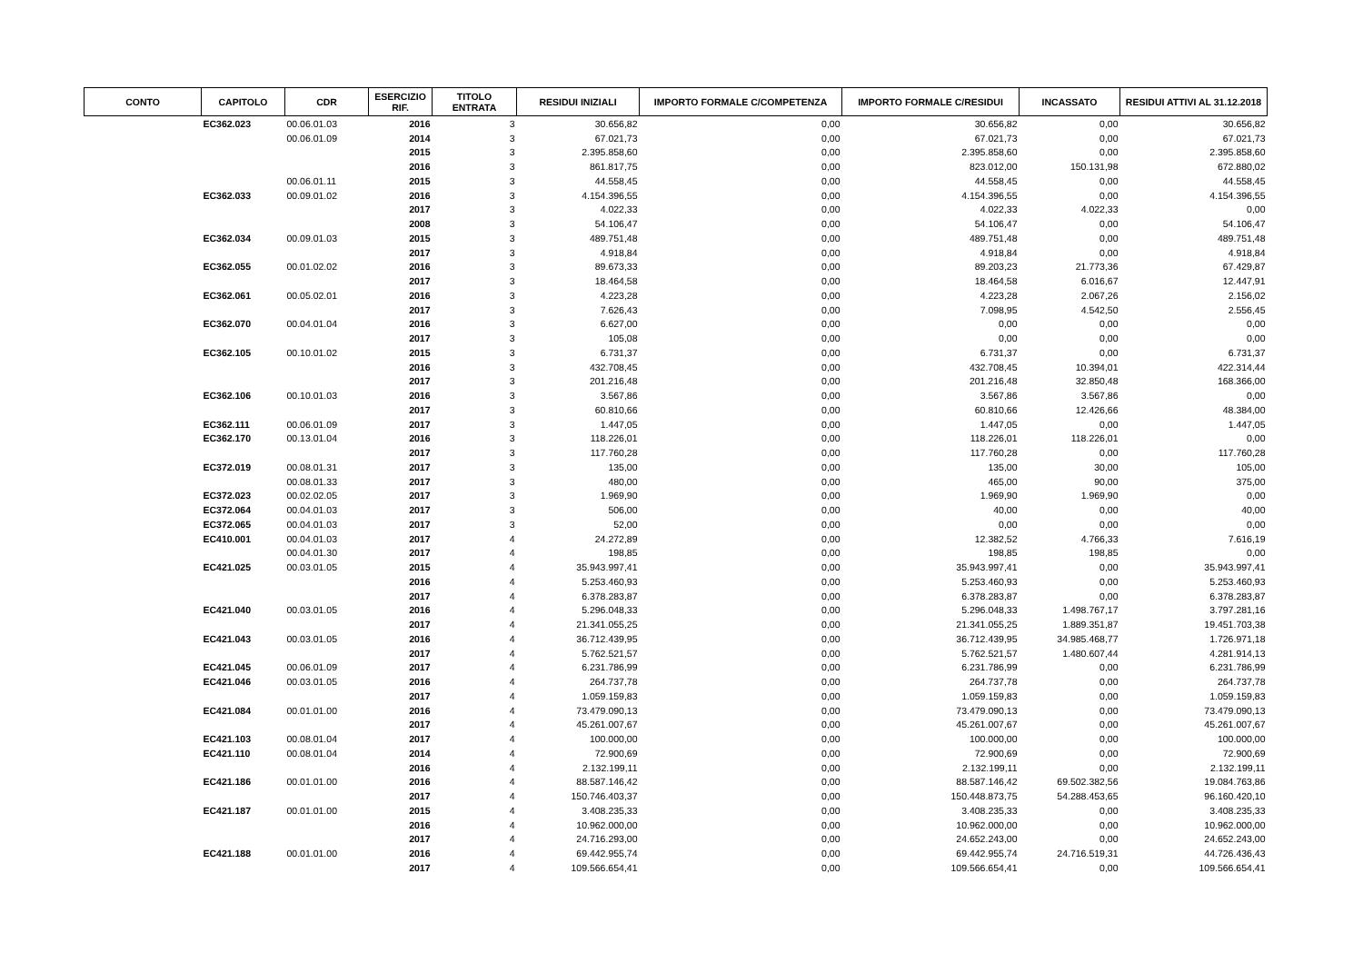| CONTO | CAPITOLO | CDR | ESERCIZIO RIF. | TITOLO ENTRATA | RESIDUI INIZIALI | IMPORTO FORMALE C/COMPETENZA | IMPORTO FORMALE C/RESIDUI | INCASSATO | RESIDUI ATTIVI AL 31.12.2018 |
| --- | --- | --- | --- | --- | --- | --- | --- | --- | --- |
| | EC362.023 | 00.06.01.03 | 2016 | 3 | 30.656,82 | 0,00 | 30.656,82 | 0,00 | 30.656,82 |
| | | 00.06.01.09 | 2014 | 3 | 67.021,73 | 0,00 | 67.021,73 | 0,00 | 67.021,73 |
| | | | 2015 | 3 | 2.395.858,60 | 0,00 | 2.395.858,60 | 0,00 | 2.395.858,60 |
| | | | 2016 | 3 | 861.817,75 | 0,00 | 823.012,00 | 150.131,98 | 672.880,02 |
| | | 00.06.01.11 | 2015 | 3 | 44.558,45 | 0,00 | 44.558,45 | 0,00 | 44.558,45 |
| | EC362.033 | 00.09.01.02 | 2016 | 3 | 4.154.396,55 | 0,00 | 4.154.396,55 | 0,00 | 4.154.396,55 |
| | | | 2017 | 3 | 4.022,33 | 0,00 | 4.022,33 | 4.022,33 | 0,00 |
| | | | 2008 | 3 | 54.106,47 | 0,00 | 54.106,47 | 0,00 | 54.106,47 |
| | EC362.034 | 00.09.01.03 | 2015 | 3 | 489.751,48 | 0,00 | 489.751,48 | 0,00 | 489.751,48 |
| | | | 2017 | 3 | 4.918,84 | 0,00 | 4.918,84 | 0,00 | 4.918,84 |
| | EC362.055 | 00.01.02.02 | 2016 | 3 | 89.673,33 | 0,00 | 89.203,23 | 21.773,36 | 67.429,87 |
| | | | 2017 | 3 | 18.464,58 | 0,00 | 18.464,58 | 6.016,67 | 12.447,91 |
| | EC362.061 | 00.05.02.01 | 2016 | 3 | 4.223,28 | 0,00 | 4.223,28 | 2.067,26 | 2.156,02 |
| | | | 2017 | 3 | 7.626,43 | 0,00 | 7.098,95 | 4.542,50 | 2.556,45 |
| | EC362.070 | 00.04.01.04 | 2016 | 3 | 6.627,00 | 0,00 | 0,00 | 0,00 | 0,00 |
| | | | 2017 | 3 | 105,08 | 0,00 | 0,00 | 0,00 | 0,00 |
| | EC362.105 | 00.10.01.02 | 2015 | 3 | 6.731,37 | 0,00 | 6.731,37 | 0,00 | 6.731,37 |
| | | | 2016 | 3 | 432.708,45 | 0,00 | 432.708,45 | 10.394,01 | 422.314,44 |
| | | | 2017 | 3 | 201.216,48 | 0,00 | 201.216,48 | 32.850,48 | 168.366,00 |
| | EC362.106 | 00.10.01.03 | 2016 | 3 | 3.567,86 | 0,00 | 3.567,86 | 3.567,86 | 0,00 |
| | | | 2017 | 3 | 60.810,66 | 0,00 | 60.810,66 | 12.426,66 | 48.384,00 |
| | EC362.111 | 00.06.01.09 | 2017 | 3 | 1.447,05 | 0,00 | 1.447,05 | 0,00 | 1.447,05 |
| | EC362.170 | 00.13.01.04 | 2016 | 3 | 118.226,01 | 0,00 | 118.226,01 | 118.226,01 | 0,00 |
| | | | 2017 | 3 | 117.760,28 | 0,00 | 117.760,28 | 0,00 | 117.760,28 |
| | EC372.019 | 00.08.01.31 | 2017 | 3 | 135,00 | 0,00 | 135,00 | 30,00 | 105,00 |
| | | 00.08.01.33 | 2017 | 3 | 480,00 | 0,00 | 465,00 | 90,00 | 375,00 |
| | EC372.023 | 00.02.02.05 | 2017 | 3 | 1.969,90 | 0,00 | 1.969,90 | 1.969,90 | 0,00 |
| | EC372.064 | 00.04.01.03 | 2017 | 3 | 506,00 | 0,00 | 40,00 | 0,00 | 40,00 |
| | EC372.065 | 00.04.01.03 | 2017 | 3 | 52,00 | 0,00 | 0,00 | 0,00 | 0,00 |
| | EC410.001 | 00.04.01.03 | 2017 | 4 | 24.272,89 | 0,00 | 12.382,52 | 4.766,33 | 7.616,19 |
| | | 00.04.01.30 | 2017 | 4 | 198,85 | 0,00 | 198,85 | 198,85 | 0,00 |
| | EC421.025 | 00.03.01.05 | 2015 | 4 | 35.943.997,41 | 0,00 | 35.943.997,41 | 0,00 | 35.943.997,41 |
| | | | 2016 | 4 | 5.253.460,93 | 0,00 | 5.253.460,93 | 0,00 | 5.253.460,93 |
| | | | 2017 | 4 | 6.378.283,87 | 0,00 | 6.378.283,87 | 0,00 | 6.378.283,87 |
| | EC421.040 | 00.03.01.05 | 2016 | 4 | 5.296.048,33 | 0,00 | 5.296.048,33 | 1.498.767,17 | 3.797.281,16 |
| | | | 2017 | 4 | 21.341.055,25 | 0,00 | 21.341.055,25 | 1.889.351,87 | 19.451.703,38 |
| | EC421.043 | 00.03.01.05 | 2016 | 4 | 36.712.439,95 | 0,00 | 36.712.439,95 | 34.985.468,77 | 1.726.971,18 |
| | | | 2017 | 4 | 5.762.521,57 | 0,00 | 5.762.521,57 | 1.480.607,44 | 4.281.914,13 |
| | EC421.045 | 00.06.01.09 | 2017 | 4 | 6.231.786,99 | 0,00 | 6.231.786,99 | 0,00 | 6.231.786,99 |
| | EC421.046 | 00.03.01.05 | 2016 | 4 | 264.737,78 | 0,00 | 264.737,78 | 0,00 | 264.737,78 |
| | | | 2017 | 4 | 1.059.159,83 | 0,00 | 1.059.159,83 | 0,00 | 1.059.159,83 |
| | EC421.084 | 00.01.01.00 | 2016 | 4 | 73.479.090,13 | 0,00 | 73.479.090,13 | 0,00 | 73.479.090,13 |
| | | | 2017 | 4 | 45.261.007,67 | 0,00 | 45.261.007,67 | 0,00 | 45.261.007,67 |
| | EC421.103 | 00.08.01.04 | 2017 | 4 | 100.000,00 | 0,00 | 100.000,00 | 0,00 | 100.000,00 |
| | EC421.110 | 00.08.01.04 | 2014 | 4 | 72.900,69 | 0,00 | 72.900,69 | 0,00 | 72.900,69 |
| | | | 2016 | 4 | 2.132.199,11 | 0,00 | 2.132.199,11 | 0,00 | 2.132.199,11 |
| | EC421.186 | 00.01.01.00 | 2016 | 4 | 88.587.146,42 | 0,00 | 88.587.146,42 | 69.502.382,56 | 19.084.763,86 |
| | | | 2017 | 4 | 150.746.403,37 | 0,00 | 150.448.873,75 | 54.288.453,65 | 96.160.420,10 |
| | EC421.187 | 00.01.01.00 | 2015 | 4 | 3.408.235,33 | 0,00 | 3.408.235,33 | 0,00 | 3.408.235,33 |
| | | | 2016 | 4 | 10.962.000,00 | 0,00 | 10.962.000,00 | 0,00 | 10.962.000,00 |
| | | | 2017 | 4 | 24.716.293,00 | 0,00 | 24.652.243,00 | 0,00 | 24.652.243,00 |
| | EC421.188 | 00.01.01.00 | 2016 | 4 | 69.442.955,74 | 0,00 | 69.442.955,74 | 24.716.519,31 | 44.726.436,43 |
| | | | 2017 | 4 | 109.566.654,41 | 0,00 | 109.566.654,41 | 0,00 | 109.566.654,41 |